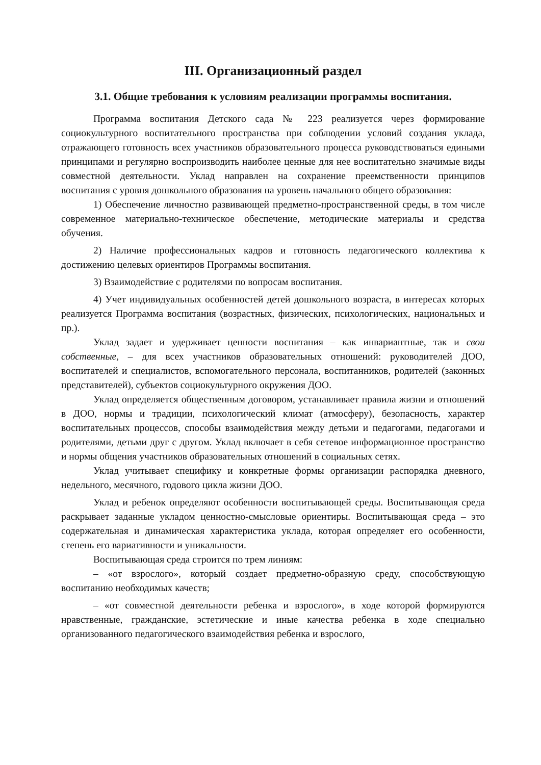III. Организационный раздел
3.1. Общие требования к условиям реализации программы воспитания.
Программа воспитания Детского сада № 223 реализуется через формирование социокультурного воспитательного пространства при соблюдении условий создания уклада, отражающего готовность всех участников образовательного процесса руководствоваться едиными принципами и регулярно воспроизводить наиболее ценные для нее воспитательно значимые виды совместной деятельности. Уклад направлен на сохранение преемственности принципов воспитания с уровня дошкольного образования на уровень начального общего образования:
1) Обеспечение личностно развивающей предметно-пространственной среды, в том числе современное материально-техническое обеспечение, методические материалы и средства обучения.
2) Наличие профессиональных кадров и готовность педагогического коллектива к достижению целевых ориентиров Программы воспитания.
3) Взаимодействие с родителями по вопросам воспитания.
4) Учет индивидуальных особенностей детей дошкольного возраста, в интересах которых реализуется Программа воспитания (возрастных, физических, психологических, национальных и пр.).
Уклад задает и удерживает ценности воспитания – как инвариантные, так и свои собственные, – для всех участников образовательных отношений: руководителей ДОО, воспитателей и специалистов, вспомогательного персонала, воспитанников, родителей (законных представителей), субъектов социокультурного окружения ДОО.
Уклад определяется общественным договором, устанавливает правила жизни и отношений в ДОО, нормы и традиции, психологический климат (атмосферу), безопасность, характер воспитательных процессов, способы взаимодействия между детьми и педагогами, педагогами и родителями, детьми друг с другом. Уклад включает в себя сетевое информационное пространство и нормы общения участников образовательных отношений в социальных сетях.
Уклад учитывает специфику и конкретные формы организации распорядка дневного, недельного, месячного, годового цикла жизни ДОО.
Уклад и ребенок определяют особенности воспитывающей среды. Воспитывающая среда раскрывает заданные укладом ценностно-смысловые ориентиры. Воспитывающая среда – это содержательная и динамическая характеристика уклада, которая определяет его особенности, степень его вариативности и уникальности.
Воспитывающая среда строится по трем линиям:
– «от взрослого», который создает предметно-образную среду, способствующую воспитанию необходимых качеств;
– «от совместной деятельности ребенка и взрослого», в ходе которой формируются нравственные, гражданские, эстетические и иные качества ребенка в ходе специально организованного педагогического взаимодействия ребенка и взрослого,